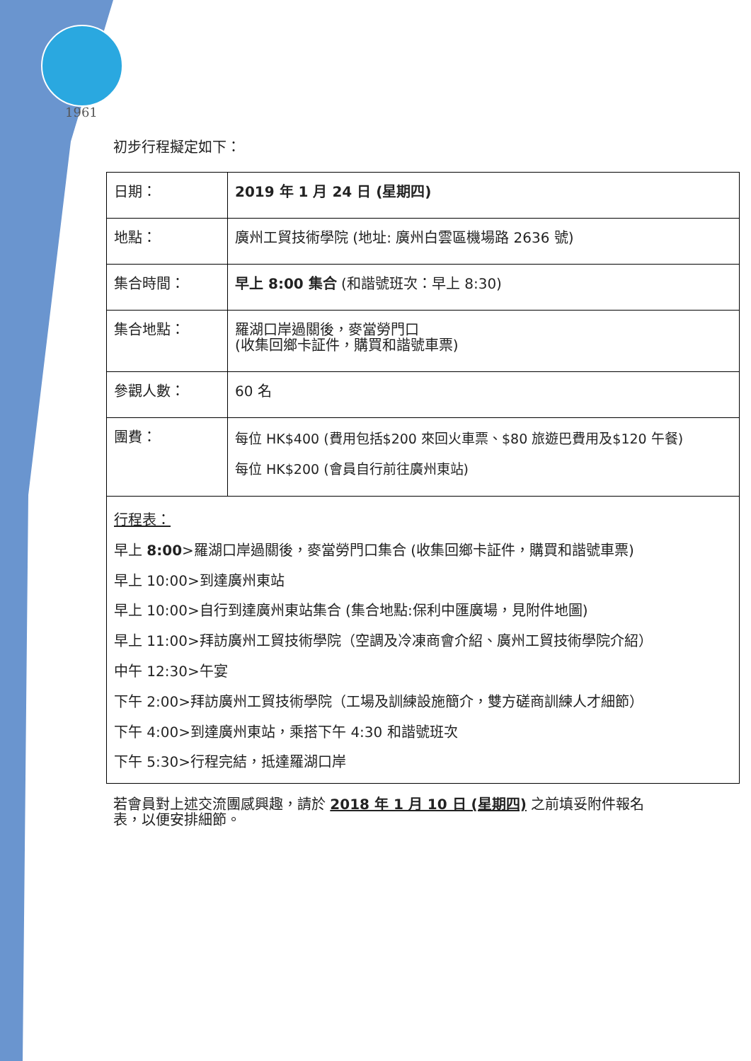1961
初步行程擬定如下：
| 日期： | 2019 年 1 月 24 日 (星期四) |
| 地點： | 廣州工貿技術學院 (地址: 廣州白雲區機場路 2636 號) |
| 集合時間： | 早上 8:00 集合 (和諧號班次：早上 8:30) |
| 集合地點： | 羅湖口岸過關後，麥當勞門口 (收集回鄉卡証件，購買和諧號車票) |
| 參觀人數： | 60 名 |
| 團費： | 每位 HK$400 (費用包括$200 來回火車票、$80 旅遊巴費用及$120 午餐) 每位 HK$200 (會員自行前往廣州東站) |
行程表：
早上 8:00>羅湖口岸過關後，麥當勞門口集合 (收集回鄉卡証件，購買和諧號車票)
早上 10:00>到達廣州東站
早上 10:00>自行到達廣州東站集合 (集合地點:保利中匯廣場，見附件地圖)
早上 11:00>拜訪廣州工貿技術學院（空調及冷凍商會介紹、廣州工貿技術學院介紹）
中午 12:30>午宴
下午 2:00>拜訪廣州工貿技術學院（工場及訓練設施簡介，雙方磋商訓練人才細節）
下午 4:00>到達廣州東站，乘搭下午 4:30 和諧號班次
下午 5:30>行程完結，抵達羅湖口岸
若會員對上述交流團感興趣，請於 2018 年 1 月 10 日 (星期四) 之前填妥附件報名表，以便安排細節。